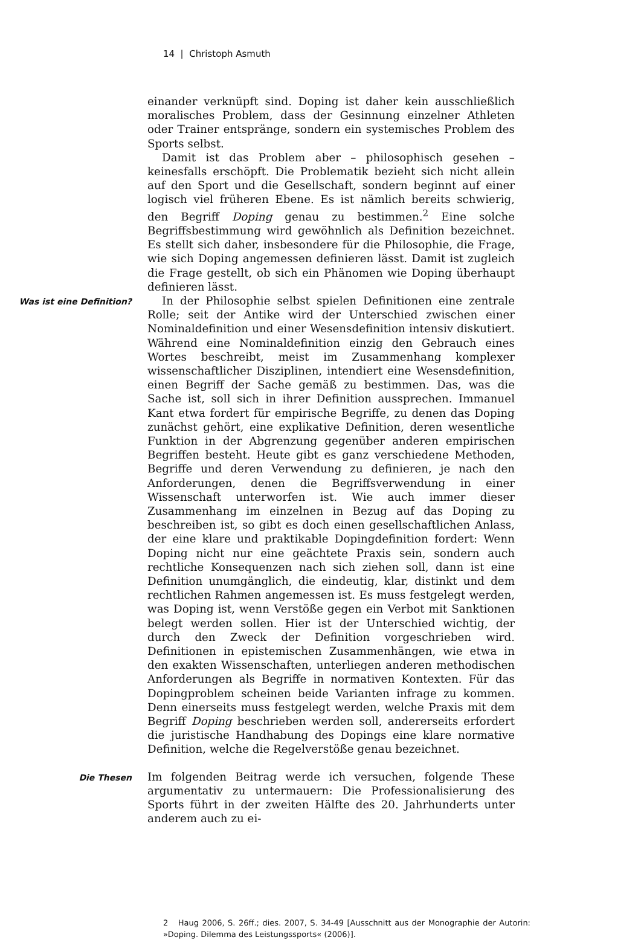14 | Christoph Asmuth
einander verknüpft sind. Doping ist daher kein ausschließlich moralisches Problem, dass der Gesinnung einzelner Athleten oder Trainer entspränge, sondern ein systemisches Problem des Sports selbst.
Damit ist das Problem aber – philosophisch gesehen – keinesfalls erschöpft. Die Problematik bezieht sich nicht allein auf den Sport und die Gesellschaft, sondern beginnt auf einer logisch viel früheren Ebene. Es ist nämlich bereits schwierig, den Begriff Doping genau zu bestimmen.<sup>2</sup> Eine solche Begriffsbestimmung wird gewöhnlich als Definition bezeichnet. Es stellt sich daher, insbesondere für die Philosophie, die Frage, wie sich Doping angemessen definieren lässt. Damit ist zugleich die Frage gestellt, ob sich ein Phänomen wie Doping überhaupt definieren lässt.
Was ist eine Definition?
In der Philosophie selbst spielen Definitionen eine zentrale Rolle; seit der Antike wird der Unterschied zwischen einer Nominaldefinition und einer Wesensdefinition intensiv diskutiert. Während eine Nominaldefinition einzig den Gebrauch eines Wortes beschreibt, meist im Zusammenhang komplexer wissenschaftlicher Disziplinen, intendiert eine Wesensdefinition, einen Begriff der Sache gemäß zu bestimmen. Das, was die Sache ist, soll sich in ihrer Definition aussprechen. Immanuel Kant etwa fordert für empirische Begriffe, zu denen das Doping zunächst gehört, eine explikative Definition, deren wesentliche Funktion in der Abgrenzung gegenüber anderen empirischen Begriffen besteht. Heute gibt es ganz verschiedene Methoden, Begriffe und deren Verwendung zu definieren, je nach den Anforderungen, denen die Begriffsverwendung in einer Wissenschaft unterworfen ist. Wie auch immer dieser Zusammenhang im einzelnen in Bezug auf das Doping zu beschreiben ist, so gibt es doch einen gesellschaftlichen Anlass, der eine klare und praktikable Dopingdefinition fordert: Wenn Doping nicht nur eine geächtete Praxis sein, sondern auch rechtliche Konsequenzen nach sich ziehen soll, dann ist eine Definition unumgänglich, die eindeutig, klar, distinkt und dem rechtlichen Rahmen angemessen ist. Es muss festgelegt werden, was Doping ist, wenn Verstöße gegen ein Verbot mit Sanktionen belegt werden sollen. Hier ist der Unterschied wichtig, der durch den Zweck der Definition vorgeschrieben wird. Definitionen in epistemischen Zusammenhängen, wie etwa in den exakten Wissenschaften, unterliegen anderen methodischen Anforderungen als Begriffe in normativen Kontexten. Für das Dopingproblem scheinen beide Varianten infrage zu kommen. Denn einerseits muss festgelegt werden, welche Praxis mit dem Begriff Doping beschrieben werden soll, andererseits erfordert die juristische Handhabung des Dopings eine klare normative Definition, welche die Regelverstöße genau bezeichnet.
Die Thesen
Im folgenden Beitrag werde ich versuchen, folgende These argumentativ zu untermauern: Die Professionalisierung des Sports führt in der zweiten Hälfte des 20. Jahrhunderts unter anderem auch zu ei-
2 Haug 2006, S. 26ff.; dies. 2007, S. 34-49 [Ausschnitt aus der Monographie der Autorin: »Doping. Dilemma des Leistungssports« (2006)].